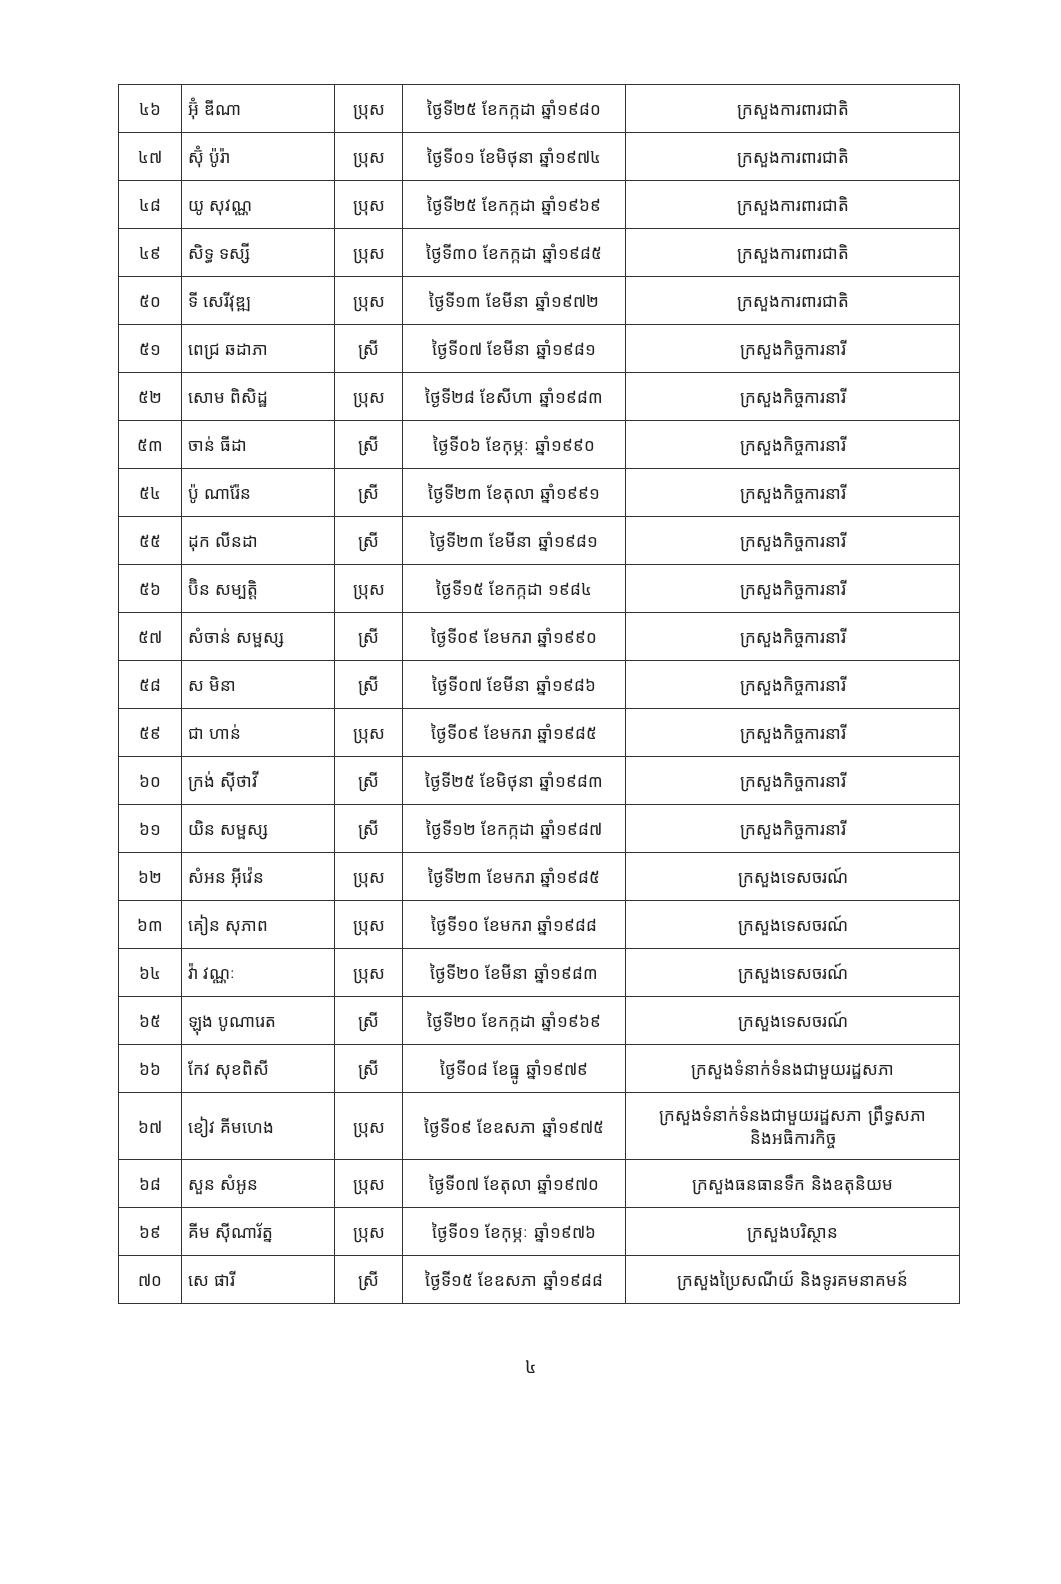| ៤៦ | អ៊ុំ ឌីណា | ប្រុស | ថ្ងៃទី២៥ ខែកក្កដា ឆ្នាំ១៩៨០ | ក្រសួងការពារជាតិ |
| ៤៧ | ស៊ុំ ប៉ូរ៉ា | ប្រុស | ថ្ងៃទី០១ ខែមិថុនា ឆ្នាំ១៩៧៤ | ក្រសួងការពារជាតិ |
| ៤៨ | យូ សុវណ្ណ | ប្រុស | ថ្ងៃទី២៥ ខែកក្កដា ឆ្នាំ១៩៦៩ | ក្រសួងការពារជាតិ |
| ៤៩ | សិទ្ធ ទស្សី | ប្រុស | ថ្ងៃទី៣០ ខែកក្កដា ឆ្នាំ១៩៨៥ | ក្រសួងការពារជាតិ |
| ៥០ | ទី សេរីវុឌ្ឍ | ប្រុស | ថ្ងៃទី១៣ ខែមីនា ឆ្នាំ១៩៧២ | ក្រសួងការពារជាតិ |
| ៥១ | ពេជ្រ ឆដាភា | ស្រី | ថ្ងៃទី០៧ ខែមីនា ឆ្នាំ១៩៨១ | ក្រសួងកិច្ចការនារី |
| ៥២ | សោម ពិសិដ្ឋ | ប្រុស | ថ្ងៃទី២៨ ខែសីហា ឆ្នាំ១៩៨៣ | ក្រសួងកិច្ចការនារី |
| ៥៣ | ចាន់ ធីដា | ស្រី | ថ្ងៃទី០៦ ខែកុម្ភៈ ឆ្នាំ១៩៩០ | ក្រសួងកិច្ចការនារី |
| ៥៤ | ប៉ូ ណារ៉ែន | ស្រី | ថ្ងៃទី២៣ ខែតុលា ឆ្នាំ១៩៩១ | ក្រសួងកិច្ចការនារី |
| ៥៥ | ដុក លីនដា | ស្រី | ថ្ងៃទី២៣ ខែមីនា ឆ្នាំ១៩៨១ | ក្រសួងកិច្ចការនារី |
| ៥៦ | ប៊ិន សម្បត្តិ | ប្រុស | ថ្ងៃទី១៥ ខែកក្កដា ១៩៨៤ | ក្រសួងកិច្ចការនារី |
| ៥៧ | សំចាន់ សម្ផស្ស | ស្រី | ថ្ងៃទី០៩ ខែមករា ឆ្នាំ១៩៩០ | ក្រសួងកិច្ចការនារី |
| ៥៨ | ស មិនា | ស្រី | ថ្ងៃទី០៧ ខែមីនា ឆ្នាំ១៩៨៦ | ក្រសួងកិច្ចការនារី |
| ៥៩ | ជា ហាន់ | ប្រុស | ថ្ងៃទី០៩ ខែមករា ឆ្នាំ១៩៨៥ | ក្រសួងកិច្ចការនារី |
| ៦០ | ក្រង់ ស៊ីថាវី | ស្រី | ថ្ងៃទី២៥ ខែមិថុនា ឆ្នាំ១៩៨៣ | ក្រសួងកិច្ចការនារី |
| ៦១ | យិន សម្ផស្ស | ស្រី | ថ្ងៃទី១២ ខែកក្កដា ឆ្នាំ១៩៨៧ | ក្រសួងកិច្ចការនារី |
| ៦២ | សំអន អ៊ីវ៉េន | ប្រុស | ថ្ងៃទី២៣ ខែមករា ឆ្នាំ១៩៨៥ | ក្រសួងទេសចរណ៍ |
| ៦៣ | គៀន សុភាព | ប្រុស | ថ្ងៃទី១០ ខែមករា ឆ្នាំ១៩៨៨ | ក្រសួងទេសចរណ៍ |
| ៦៤ | វ៉ា វណ្ណៈ | ប្រុស | ថ្ងៃទី២០ ខែមីនា ឆ្នាំ១៩៨៣ | ក្រសួងទេសចរណ៍ |
| ៦៥ | ឡុង បូណារេត | ស្រី | ថ្ងៃទី២០ ខែកក្កដា ឆ្នាំ១៩៦៩ | ក្រសួងទេសចរណ៍ |
| ៦៦ | កែវ សុខពិសី | ស្រី | ថ្ងៃទី០៨ ខែធ្នូ ឆ្នាំ១៩៧៩ | ក្រសួងទំនាក់ទំនងជាមួយរដ្ឋសភា |
| ៦៧ | ខៀវ គីមហេង | ប្រុស | ថ្ងៃទី០៩ ខែឧសភា ឆ្នាំ១៩៧៥ | ក្រសួងទំនាក់ទំនងជាមួយរដ្ឋសភា ព្រឹទ្ធសភា និងអធិការកិច្ច |
| ៦៨ | សួន សំអូន | ប្រុស | ថ្ងៃទី០៧ ខែតុលា ឆ្នាំ១៩៧០ | ក្រសួងធនធានទឹក និងឧតុនិយម |
| ៦៩ | គីម ស៊ីណារ័ត្ន | ប្រុស | ថ្ងៃទី០១ ខែកុម្ភៈ ឆ្នាំ១៩៧៦ | ក្រសួងបរិស្ថាន |
| ៧០ | សេ ផារី | ស្រី | ថ្ងៃទី១៥ ខែឧសភា ឆ្នាំ១៩៨៨ | ក្រសួងប្រៃសណីយ៍ និងទូរគមនាគមន៍ |
៤